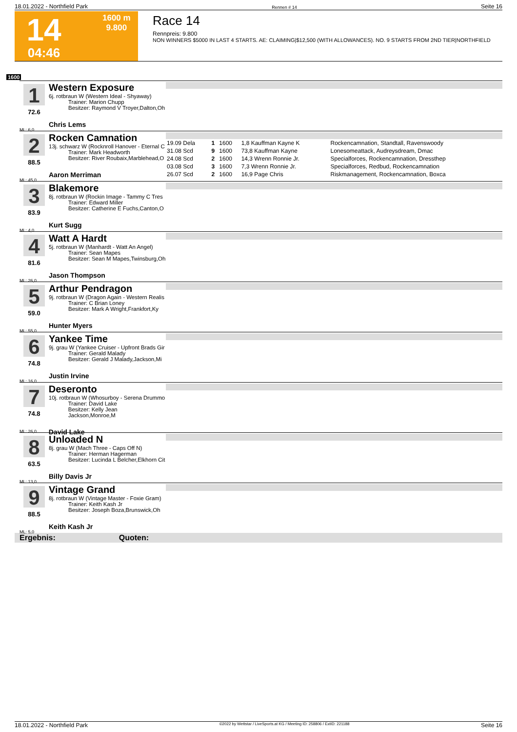18.01.2022 - Northfield Park Rennen # 14 Seite 16
14
04:46
1600 m
9.800
Race 14
Rennpreis: 9.800
NON WINNERS $5000 IN LAST 4 STARTS. AE: CLAIMING|$12,500 (WITH ALLOWANCES). NO. 9 STARTS FROM 2ND TIER|NORTHFIELD
1600
1
72.6
ML: 6,0
Western Exposure
6j. rotbraun W (Western Ideal - Shyaway)
Trainer: Marion Chupp
Besitzer: Raymond V Troyer,Dalton,Oh
Chris Lems
2
88.5
ML: 45,0
Rocken Camnation
13j. schwarz W (Rocknroll Hanover - Eternal C
Trainer: Mark Headworth
Besitzer: River Roubaix,Marblehead,O
Aaron Merriman
| 19.09 Dela | 1 | 1600 | 1,8 Kauffman Kayne K | Rockencamnation, Standtall, Ravenswoody |
| 31.08 Scd | 9 | 1600 | 73,8 Kauffman Kayne | Lonesomeattack, Audreysdream, Dmac |
| 24.08 Scd | 2 | 1600 | 14,3 Wrenn Ronnie Jr. | Specialforces, Rockencamnation, Dressthep |
| 03.08 Scd | 3 | 1600 | 7,3 Wrenn Ronnie Jr. | Specialforces, Redbud, Rockencamnation |
| 26.07 Scd | 2 | 1600 | 16,9 Page Chris | Riskmanagement, Rockencamnation, Boxca |
3
83.9
ML: 4,0
Blakemore
8j. rotbraun W (Rockin Image - Tammy C Tres
Trainer: Edward Miller
Besitzer: Catherine E Fuchs,Canton,O
Kurt Sugg
4
81.6
ML: 26,0
Watt A Hardt
5j. rotbraun W (Manhardt - Watt An Angel)
Trainer: Sean Mapes
Besitzer: Sean M Mapes,Twinsburg,Oh
Jason Thompson
5
59.0
ML: 55,0
Arthur Pendragon
9j. rotbraun W (Dragon Again - Western Realis
Trainer: C Brian Loney
Besitzer: Mark A Wright,Frankfort,Ky
Hunter Myers
6
74.8
ML: 16,0
Yankee Time
9j. grau W (Yankee Cruiser - Upfront Brads Gir
Trainer: Gerald Malady
Besitzer: Gerald J Malady,Jackson,Mi
Justin Irvine
7
74.8
ML: 26,0
Deseronto
10j. rotbraun W (Whosurboy - Serena Drummo
Trainer: David Lake
Besitzer: Kelly Jean Jackson,Monroe,M
David Lake
8
63.5
ML: 13,0
Unloaded N
8j. grau W (Mach Three - Caps Off N)
Trainer: Herman Hagerman
Besitzer: Lucinda L Belcher,Elkhorn Cit
Billy Davis Jr
9
88.5
ML: 5,0
Vintage Grand
8j. rotbraun W (Vintage Master - Foxie Gram)
Trainer: Keith Kash Jr
Besitzer: Joseph Boza,Brunswick,Oh
Keith Kash Jr
Ergebnis: Quoten:
18.01.2022 - Northfield Park ©2022 by Wettstar / LiveSports.at KG / Meeting ID: 258806 / ExtID: 221188 Seite 16